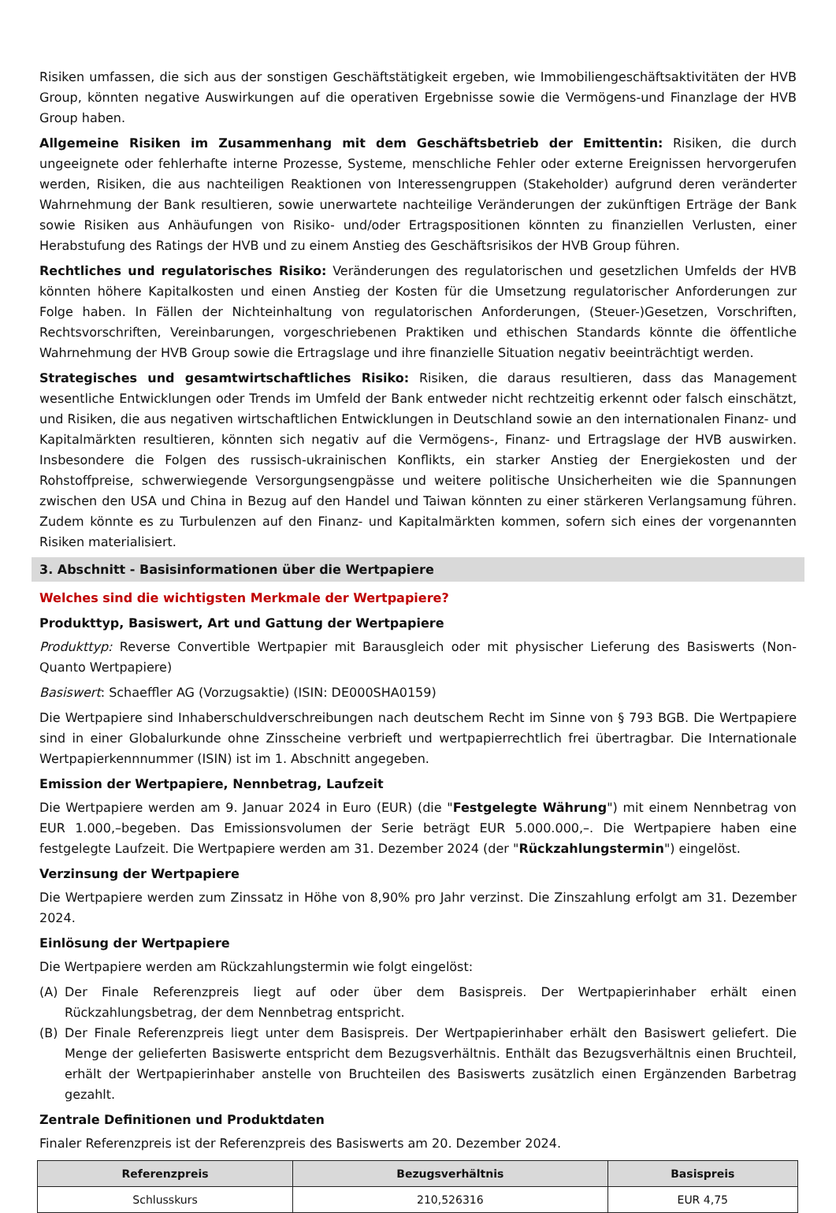Risiken umfassen, die sich aus der sonstigen Geschäftstätigkeit ergeben, wie Immobiliengeschäftsaktivitäten der HVB Group, könnten negative Auswirkungen auf die operativen Ergebnisse sowie die Vermögens-und Finanzlage der HVB Group haben.
Allgemeine Risiken im Zusammenhang mit dem Geschäftsbetrieb der Emittentin: Risiken, die durch ungeeignete oder fehlerhafte interne Prozesse, Systeme, menschliche Fehler oder externe Ereignissen hervorgerufen werden, Risiken, die aus nachteiligen Reaktionen von Interessengruppen (Stakeholder) aufgrund deren veränderter Wahrnehmung der Bank resultieren, sowie unerwartete nachteilige Veränderungen der zukünftigen Erträge der Bank sowie Risiken aus Anhäufungen von Risiko- und/oder Ertragspositionen könnten zu finanziellen Verlusten, einer Herabstufung des Ratings der HVB und zu einem Anstieg des Geschäftsrisikos der HVB Group führen.
Rechtliches und regulatorisches Risiko: Veränderungen des regulatorischen und gesetzlichen Umfelds der HVB könnten höhere Kapitalkosten und einen Anstieg der Kosten für die Umsetzung regulatorischer Anforderungen zur Folge haben. In Fällen der Nichteinhaltung von regulatorischen Anforderungen, (Steuer-)Gesetzen, Vorschriften, Rechtsvorschriften, Vereinbarungen, vorgeschriebenen Praktiken und ethischen Standards könnte die öffentliche Wahrnehmung der HVB Group sowie die Ertragslage und ihre finanzielle Situation negativ beeinträchtigt werden.
Strategisches und gesamtwirtschaftliches Risiko: Risiken, die daraus resultieren, dass das Management wesentliche Entwicklungen oder Trends im Umfeld der Bank entweder nicht rechtzeitig erkennt oder falsch einschätzt, und Risiken, die aus negativen wirtschaftlichen Entwicklungen in Deutschland sowie an den internationalen Finanz- und Kapitalmärkten resultieren, könnten sich negativ auf die Vermögens-, Finanz- und Ertragslage der HVB auswirken. Insbesondere die Folgen des russisch-ukrainischen Konflikts, ein starker Anstieg der Energiekosten und der Rohstoffpreise, schwerwiegende Versorgungsengpässe und weitere politische Unsicherheiten wie die Spannungen zwischen den USA und China in Bezug auf den Handel und Taiwan könnten zu einer stärkeren Verlangsamung führen. Zudem könnte es zu Turbulenzen auf den Finanz- und Kapitalmärkten kommen, sofern sich eines der vorgenannten Risiken materialisiert.
3. Abschnitt - Basisinformationen über die Wertpapiere
Welches sind die wichtigsten Merkmale der Wertpapiere?
Produkttyp, Basiswert, Art und Gattung der Wertpapiere
Produkttyp: Reverse Convertible Wertpapier mit Barausgleich oder mit physischer Lieferung des Basiswerts (Non-Quanto Wertpapiere)
Basiswert: Schaeffler AG (Vorzugsaktie) (ISIN: DE000SHA0159)
Die Wertpapiere sind Inhaberschuldverschreibungen nach deutschem Recht im Sinne von § 793 BGB. Die Wertpapiere sind in einer Globalurkunde ohne Zinsscheine verbrieft und wertpapierrechtlich frei übertragbar. Die Internationale Wertpapierkennnummer (ISIN) ist im 1. Abschnitt angegeben.
Emission der Wertpapiere, Nennbetrag, Laufzeit
Die Wertpapiere werden am 9. Januar 2024 in Euro (EUR) (die "Festgelegte Währung") mit einem Nennbetrag von EUR 1.000,–begeben. Das Emissionsvolumen der Serie beträgt EUR 5.000.000,–. Die Wertpapiere haben eine festgelegte Laufzeit. Die Wertpapiere werden am 31. Dezember 2024 (der "Rückzahlungstermin") eingelöst.
Verzinsung der Wertpapiere
Die Wertpapiere werden zum Zinssatz in Höhe von 8,90% pro Jahr verzinst. Die Zinszahlung erfolgt am 31. Dezember 2024.
Einlösung der Wertpapiere
Die Wertpapiere werden am Rückzahlungstermin wie folgt eingelöst:
(A) Der Finale Referenzpreis liegt auf oder über dem Basispreis. Der Wertpapierinhaber erhält einen Rückzahlungsbetrag, der dem Nennbetrag entspricht.
(B) Der Finale Referenzpreis liegt unter dem Basispreis. Der Wertpapierinhaber erhält den Basiswert geliefert. Die Menge der gelieferten Basiswerte entspricht dem Bezugsverhältnis. Enthält das Bezugsverhältnis einen Bruchteil, erhält der Wertpapierinhaber anstelle von Bruchteilen des Basiswerts zusätzlich einen Ergänzenden Barbetrag gezahlt.
Zentrale Definitionen und Produktdaten
Finaler Referenzpreis ist der Referenzpreis des Basiswerts am 20. Dezember 2024.
| Referenzpreis | Bezugsverhältnis | Basispreis |
| --- | --- | --- |
| Schlusskurs | 210,526316 | EUR 4,75 |